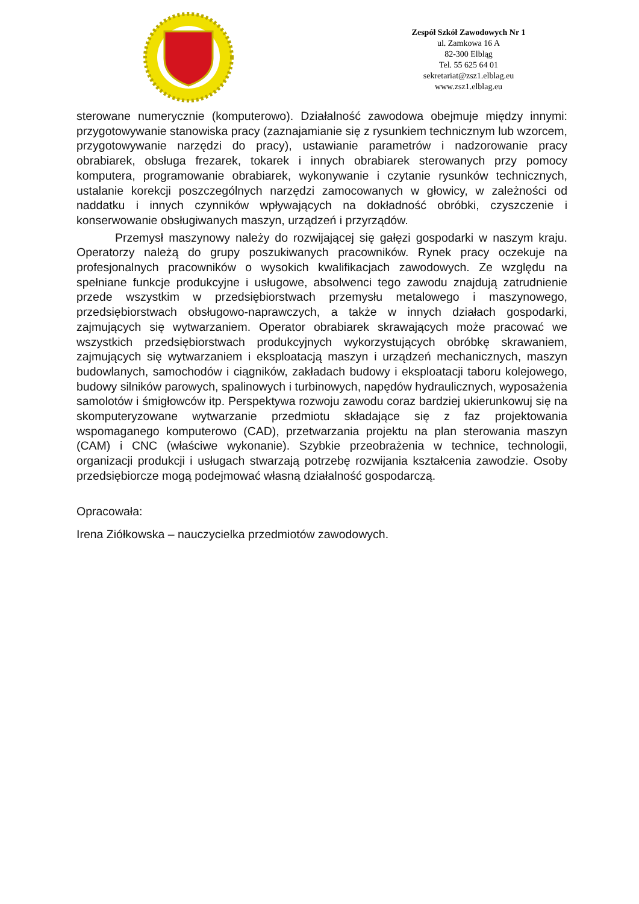Zespół Szkół Zawodowych Nr 1
ul. Zamkowa 16 A
82-300 Elbląg
Tel. 55 625 64 01
sekretariat@zsz1.elblag.eu
www.zsz1.elblag.eu
sterowane numerycznie (komputerowo). Działalność zawodowa obejmuje między innymi: przygotowywanie stanowiska pracy (zaznajamianie się z rysunkiem technicznym lub wzorcem, przygotowywanie narzędzi do pracy), ustawianie parametrów i nadzorowanie pracy obrabiarek, obsługa frezarek, tokarek i innych obrabiarek sterowanych przy pomocy komputera, programowanie obrabiarek, wykonywanie i czytanie rysunków technicznych, ustalanie korekcji poszczególnych narzędzi zamocowanych w głowicy, w zależności od naddatku i innych czynników wpływających na dokładność obróbki, czyszczenie i konserwowanie obsługiwanych maszyn, urządzeń i przyrządów.
Przemysł maszynowy należy do rozwijającej się gałęzi gospodarki w naszym kraju. Operatorzy należą do grupy poszukiwanych pracowników. Rynek pracy oczekuje na profesjonalnych pracowników o wysokich kwalifikacjach zawodowych. Ze względu na spełniane funkcje produkcyjne i usługowe, absolwenci tego zawodu znajdują zatrudnienie przede wszystkim w przedsiębiorstwach przemysłu metalowego i maszynowego, przedsiębiorstwach obsługowo-naprawczych, a także w innych działach gospodarki, zajmujących się wytwarzaniem. Operator obrabiarek skrawających może pracować we wszystkich przedsiębiorstwach produkcyjnych wykorzystujących obróbkę skrawaniem, zajmujących się wytwarzaniem i eksploatacją maszyn i urządzeń mechanicznych, maszyn budowlanych, samochodów i ciągników, zakładach budowy i eksploatacji taboru kolejowego, budowy silników parowych, spalinowych i turbinowych, napędów hydraulicznych, wyposażenia samolotów i śmigłowców itp. Perspektywa rozwoju zawodu coraz bardziej ukierunkowuj się na skomputeryzowane wytwarzanie przedmiotu składające się z faz projektowania wspomaganego komputerowo (CAD), przetwarzania projektu na plan sterowania maszyn (CAM) i CNC (właściwe wykonanie). Szybkie przeobrażenia w technice, technologii, organizacji produkcji i usługach stwarzają potrzebę rozwijania kształcenia zawodzie. Osoby przedsiębiorcze mogą podejmować własną działalność gospodarczą.
Opracowała:
Irena Ziółkowska – nauczycielka przedmiotów zawodowych.